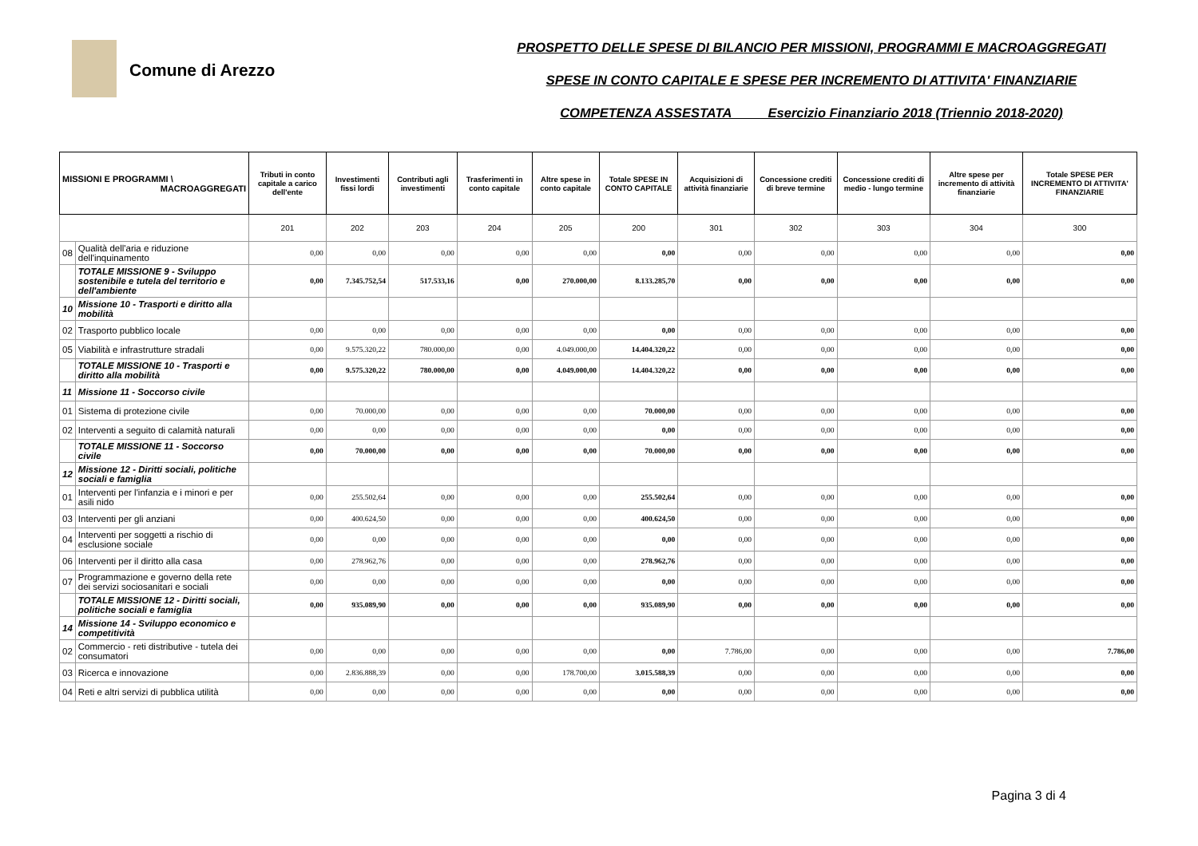Comune di Arezzo
PROSPETTO DELLE SPESE DI BILANCIO PER MISSIONI, PROGRAMMI E MACROAGGREGATI
SPESE IN CONTO CAPITALE E SPESE PER INCREMENTO DI ATTIVITA' FINANZIARIE
COMPETENZA ASSESTATA Esercizio Finanziario 2018 (Triennio 2018-2020)
| MISSIONI E PROGRAMMI \ MACROAGGREGATI | | Tributi in conto capitale a carico dell'ente | Investimenti fissi lordi | Contributi agli investimenti | Trasferimenti in conto capitale | Altre spese in conto capitale | Totale SPESE IN CONTO CAPITALE | Acquisizioni di attività finanziarie | Concessione crediti di breve termine | Concessione crediti di medio - lungo termine | Altre spese per incremento di attività finanziarie | Totale SPESE PER INCREMENTO DI ATTIVITA' FINANZIARIE |
| --- | --- | --- | --- | --- | --- | --- | --- | --- | --- | --- | --- | --- |
| | | 201 | 202 | 203 | 204 | 205 | 200 | 301 | 302 | 303 | 304 | 300 |
| 08 | Qualità dell'aria e riduzione dell'inquinamento | 0,00 | 0,00 | 0,00 | 0,00 | 0,00 | 0,00 | 0,00 | 0,00 | 0,00 | 0,00 | 0,00 |
| | TOTALE MISSIONE 9 - Sviluppo sostenibile e tutela del territorio e dell'ambiente | 0,00 | 7.345.752,54 | 517.533,16 | 0,00 | 270.000,00 | 8.133.285,70 | 0,00 | 0,00 | 0,00 | 0,00 | 0,00 |
| 10 | Missione 10 - Trasporti e diritto alla mobilità | | | | | | | | | | | |
| 02 | Trasporto pubblico locale | 0,00 | 0,00 | 0,00 | 0,00 | 0,00 | 0,00 | 0,00 | 0,00 | 0,00 | 0,00 | 0,00 |
| 05 | Viabilità e infrastrutture stradali | 0,00 | 9.575.320,22 | 780.000,00 | 0,00 | 4.049.000,00 | 14.404.320,22 | 0,00 | 0,00 | 0,00 | 0,00 | 0,00 |
| | TOTALE MISSIONE 10 - Trasporti e diritto alla mobilità | 0,00 | 9.575.320,22 | 780.000,00 | 0,00 | 4.049.000,00 | 14.404.320,22 | 0,00 | 0,00 | 0,00 | 0,00 | 0,00 |
| 11 | Missione 11 - Soccorso civile | | | | | | | | | | | |
| 01 | Sistema di protezione civile | 0,00 | 70.000,00 | 0,00 | 0,00 | 0,00 | 70.000,00 | 0,00 | 0,00 | 0,00 | 0,00 | 0,00 |
| 02 | Interventi a seguito di calamità naturali | 0,00 | 0,00 | 0,00 | 0,00 | 0,00 | 0,00 | 0,00 | 0,00 | 0,00 | 0,00 | 0,00 |
| | TOTALE MISSIONE 11 - Soccorso civile | 0,00 | 70.000,00 | 0,00 | 0,00 | 0,00 | 70.000,00 | 0,00 | 0,00 | 0,00 | 0,00 | 0,00 |
| 12 | Missione 12 - Diritti sociali, politiche sociali e famiglia | | | | | | | | | | | |
| 01 | Interventi per l'infanzia e i minori e per asili nido | 0,00 | 255.502,64 | 0,00 | 0,00 | 0,00 | 255.502,64 | 0,00 | 0,00 | 0,00 | 0,00 | 0,00 |
| 03 | Interventi per gli anziani | 0,00 | 400.624,50 | 0,00 | 0,00 | 0,00 | 400.624,50 | 0,00 | 0,00 | 0,00 | 0,00 | 0,00 |
| 04 | Interventi per soggetti a rischio di esclusione sociale | 0,00 | 0,00 | 0,00 | 0,00 | 0,00 | 0,00 | 0,00 | 0,00 | 0,00 | 0,00 | 0,00 |
| 06 | Interventi per il diritto alla casa | 0,00 | 278.962,76 | 0,00 | 0,00 | 0,00 | 278.962,76 | 0,00 | 0,00 | 0,00 | 0,00 | 0,00 |
| 07 | Programmazione e governo della rete dei servizi sociosanitari e sociali | 0,00 | 0,00 | 0,00 | 0,00 | 0,00 | 0,00 | 0,00 | 0,00 | 0,00 | 0,00 | 0,00 |
| | TOTALE MISSIONE 12 - Diritti sociali, politiche sociali e famiglia | 0,00 | 935.089,90 | 0,00 | 0,00 | 0,00 | 935.089,90 | 0,00 | 0,00 | 0,00 | 0,00 | 0,00 |
| 14 | Missione 14 - Sviluppo economico e competitività | | | | | | | | | | | |
| 02 | Commercio - reti distributive - tutela dei consumatori | 0,00 | 0,00 | 0,00 | 0,00 | 0,00 | 0,00 | 7.786,00 | 0,00 | 0,00 | 0,00 | 7.786,00 |
| 03 | Ricerca e innovazione | 0,00 | 2.836.888,39 | 0,00 | 0,00 | 178.700,00 | 3.015.588,39 | 0,00 | 0,00 | 0,00 | 0,00 | 0,00 |
| 04 | Reti e altri servizi di pubblica utilità | 0,00 | 0,00 | 0,00 | 0,00 | 0,00 | 0,00 | 0,00 | 0,00 | 0,00 | 0,00 | 0,00 |
Pagina 3 di 4